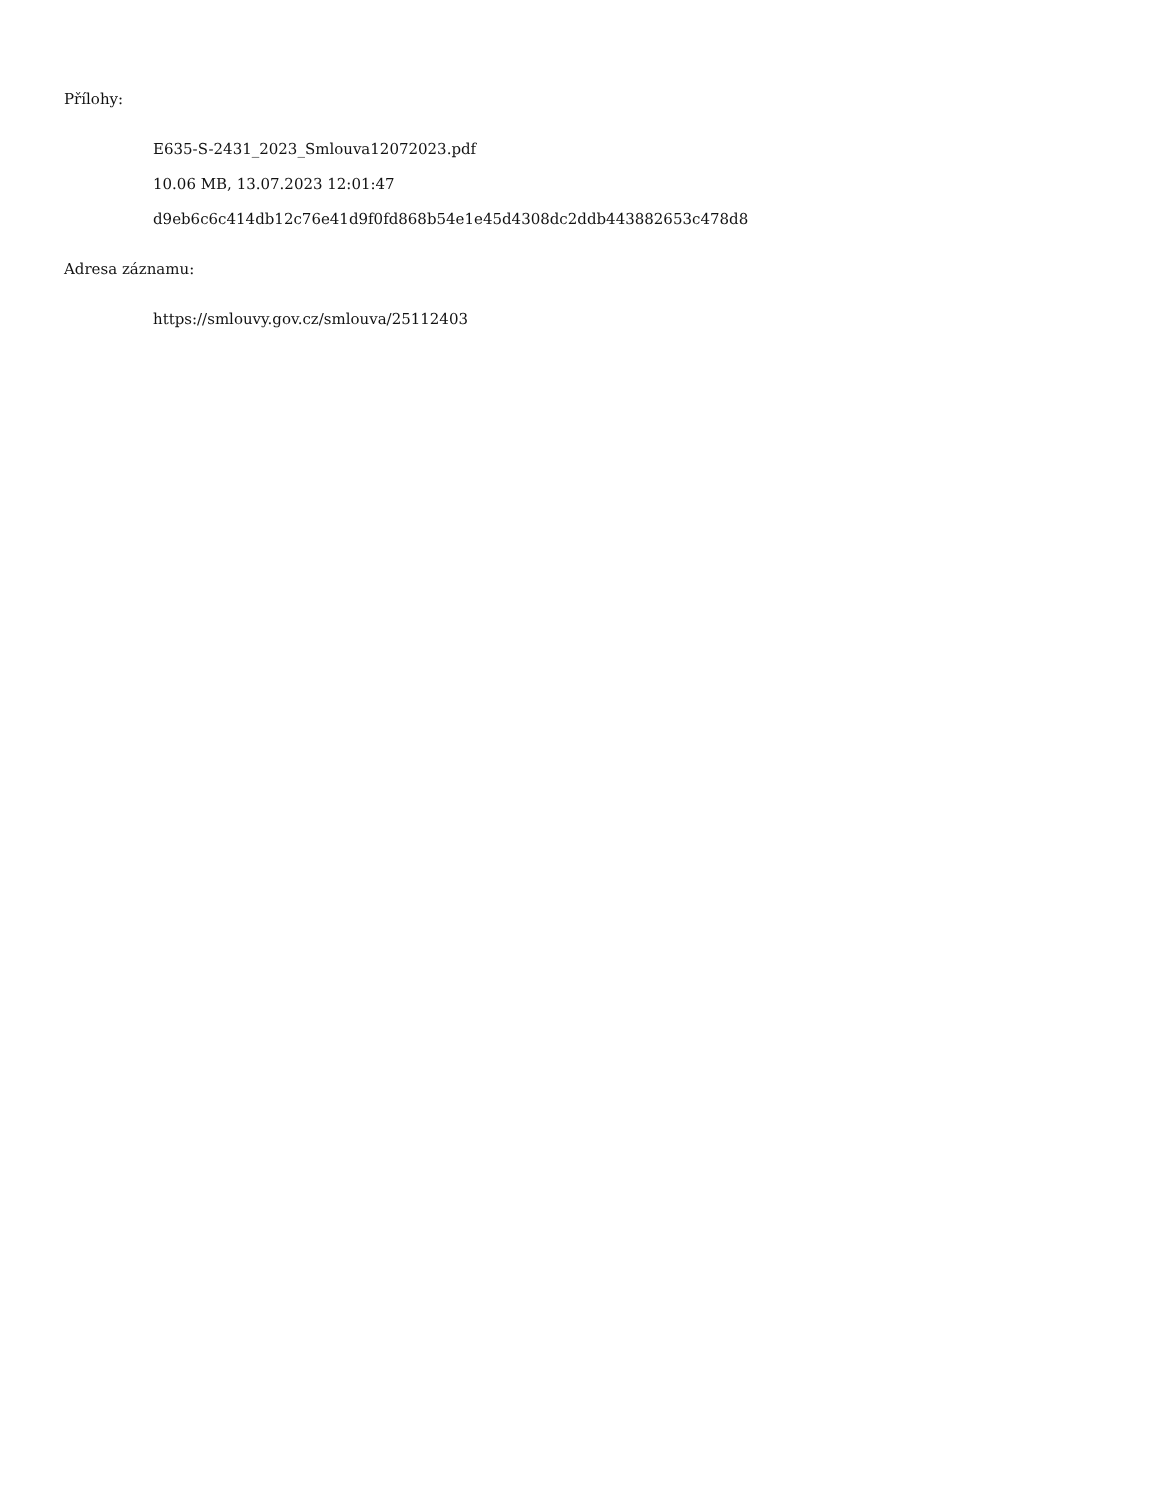Přílohy:
E635-S-2431_2023_Smlouva12072023.pdf
10.06 MB, 13.07.2023 12:01:47
d9eb6c6c414db12c76e41d9f0fd868b54e1e45d4308dc2ddb443882653c478d8
Adresa záznamu:
https://smlouvy.gov.cz/smlouva/25112403